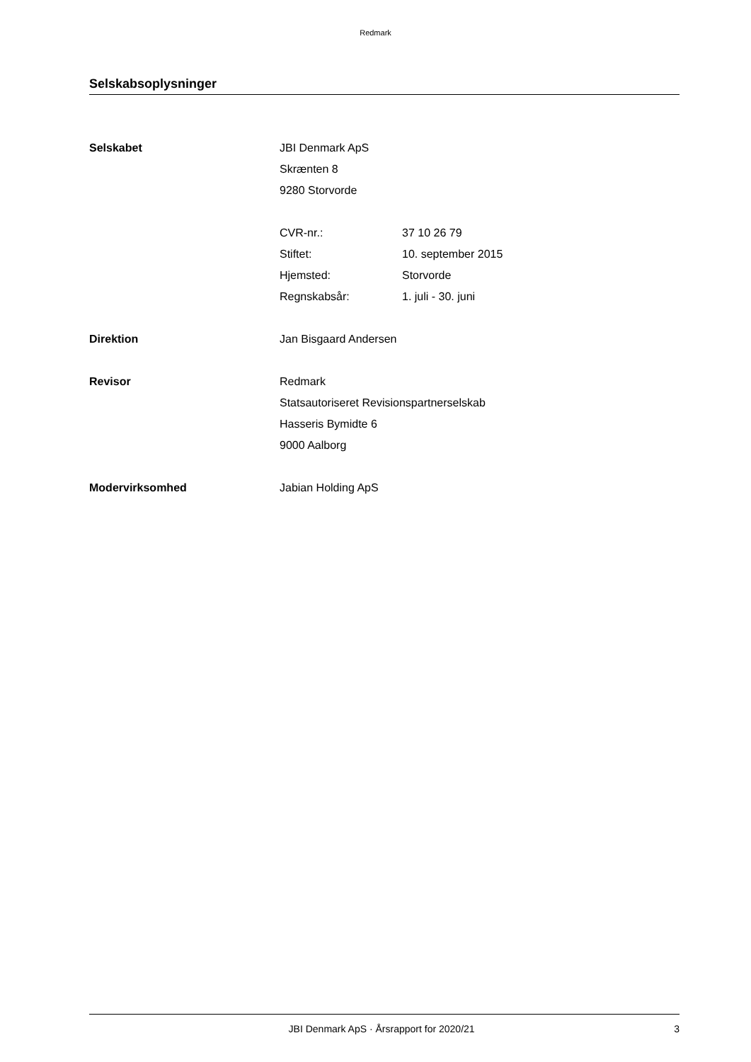Redmark
Selskabsoplysninger
Selskabet JBI Denmark ApS
Skrænten 8
9280 Storvorde
CVR-nr.: 37 10 26 79 Stiftet: 10. september 2015 Hjemsted: Storvorde Regnskabsår: 1. juli - 30. juni
Direktion Jan Bisgaard Andersen
Revisor Redmark
Statsautoriseret Revisionspartnerselskab
Hasseris Bymidte 6
9000 Aalborg
Modervirksomhed Jabian Holding ApS
JBI Denmark ApS · Årsrapport for 2020/21 3